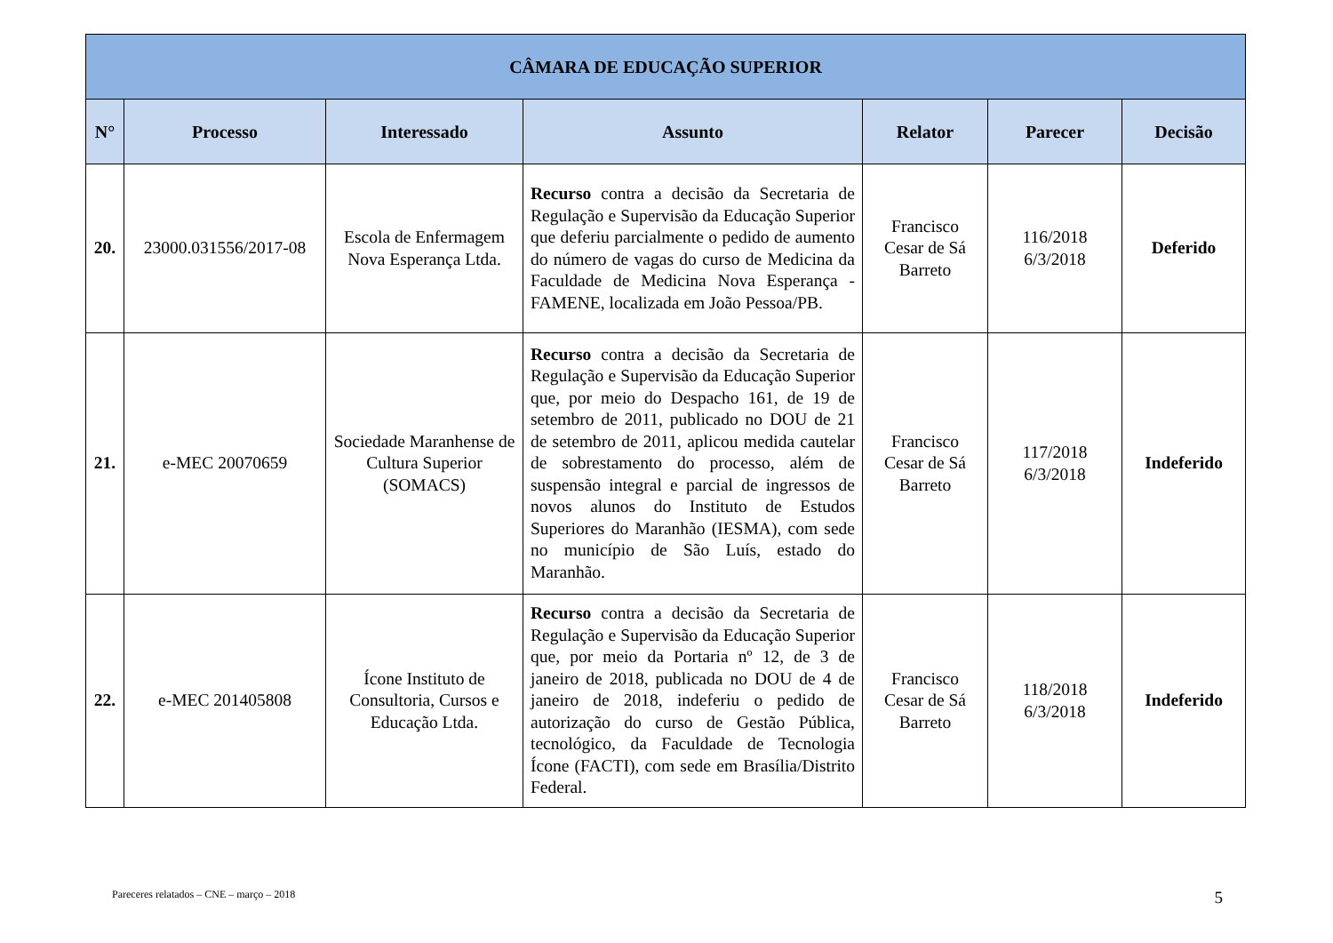| CÂMARA DE EDUCAÇÃO SUPERIOR | | | | | | |
| --- | --- | --- | --- | --- | --- | --- |
| N° | Processo | Interessado | Assunto | Relator | Parecer | Decisão |
| 20. | 23000.031556/2017-08 | Escola de Enfermagem Nova Esperança Ltda. | Recurso contra a decisão da Secretaria de Regulação e Supervisão da Educação Superior que deferiu parcialmente o pedido de aumento do número de vagas do curso de Medicina da Faculdade de Medicina Nova Esperança - FAMENE, localizada em João Pessoa/PB. | Francisco Cesar de Sá Barreto | 116/2018 6/3/2018 | Deferido |
| 21. | e-MEC 20070659 | Sociedade Maranhense de Cultura Superior (SOMACS) | Recurso contra a decisão da Secretaria de Regulação e Supervisão da Educação Superior que, por meio do Despacho 161, de 19 de setembro de 2011, publicado no DOU de 21 de setembro de 2011, aplicou medida cautelar de sobrestamento do processo, além de suspensão integral e parcial de ingressos de novos alunos do Instituto de Estudos Superiores do Maranhão (IESMA), com sede no município de São Luís, estado do Maranhão. | Francisco Cesar de Sá Barreto | 117/2018 6/3/2018 | Indeferido |
| 22. | e-MEC 201405808 | Ícone Instituto de Consultoria, Cursos e Educação Ltda. | Recurso contra a decisão da Secretaria de Regulação e Supervisão da Educação Superior que, por meio da Portaria nº 12, de 3 de janeiro de 2018, publicada no DOU de 4 de janeiro de 2018, indeferiu o pedido de autorização do curso de Gestão Pública, tecnológico, da Faculdade de Tecnologia Ícone (FACTI), com sede em Brasília/Distrito Federal. | Francisco Cesar de Sá Barreto | 118/2018 6/3/2018 | Indeferido |
Pareceres relatados – CNE – março – 2018 5